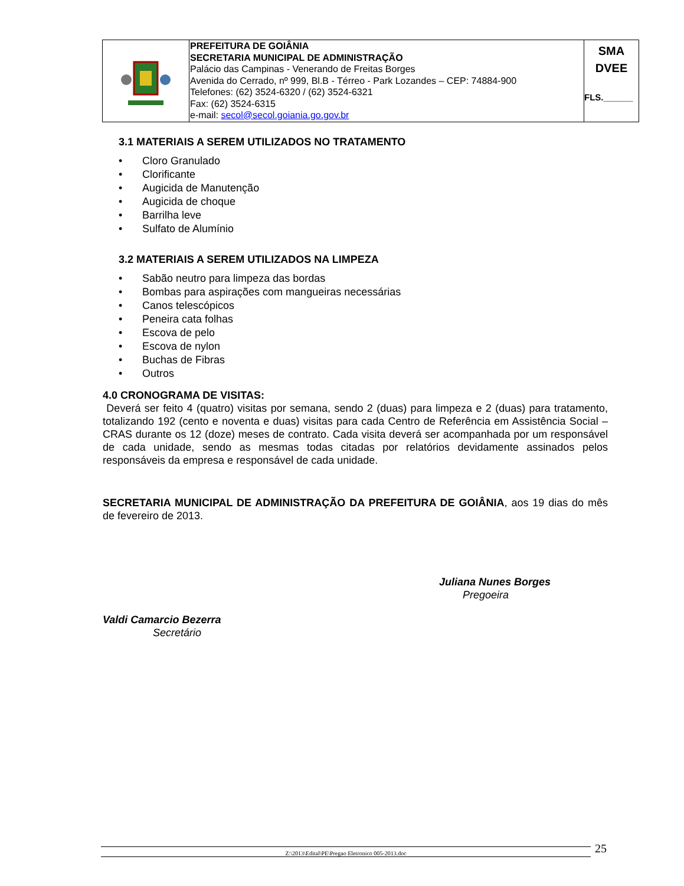| | PREFEITURA DE GOIÂNIA SECRETARIA MUNICIPAL DE ADMINISTRAÇÃO Palácio das Campinas - Venerando de Freitas Borges Avenida do Cerrado, nº 999, Bl.B - Térreo - Park Lozandes – CEP: 74884-900 Telefones: (62) 3524-6320 / (62) 3524-6321 Fax: (62) 3524-6315 e-mail: secol@secol.goiania.go.gov.br | SMA DVEE FLS.______ |
3.1 MATERIAIS A SEREM UTILIZADOS NO TRATAMENTO
• Cloro Granulado
• Clorificante
• Augicida de Manutenção
• Augicida de choque
• Barrilha leve
• Sulfato de Alumínio
3.2 MATERIAIS A SEREM UTILIZADOS NA LIMPEZA
• Sabão neutro para limpeza das bordas
• Bombas para aspirações com mangueiras necessárias
• Canos telescópicos
• Peneira cata folhas
• Escova de pelo
• Escova de nylon
• Buchas de Fibras
• Outros
4.0 CRONOGRAMA DE VISITAS:
Deverá ser feito 4 (quatro) visitas por semana, sendo 2 (duas) para limpeza e 2 (duas) para tratamento, totalizando 192 (cento e noventa e duas) visitas para cada Centro de Referência em Assistência Social – CRAS durante os 12 (doze) meses de contrato. Cada visita deverá ser acompanhada por um responsável de cada unidade, sendo as mesmas todas citadas por relatórios devidamente assinados pelos responsáveis da empresa e responsável de cada unidade.
SECRETARIA MUNICIPAL DE ADMINISTRAÇÃO DA PREFEITURA DE GOIÂNIA, aos 19 dias do mês de fevereiro de 2013.
Juliana Nunes Borges
Pregoeira
Valdi Camarcio Bezerra
Secretário
Z:\2013\Edital\PE\Pregao Eletronico 005-2013.doc 25